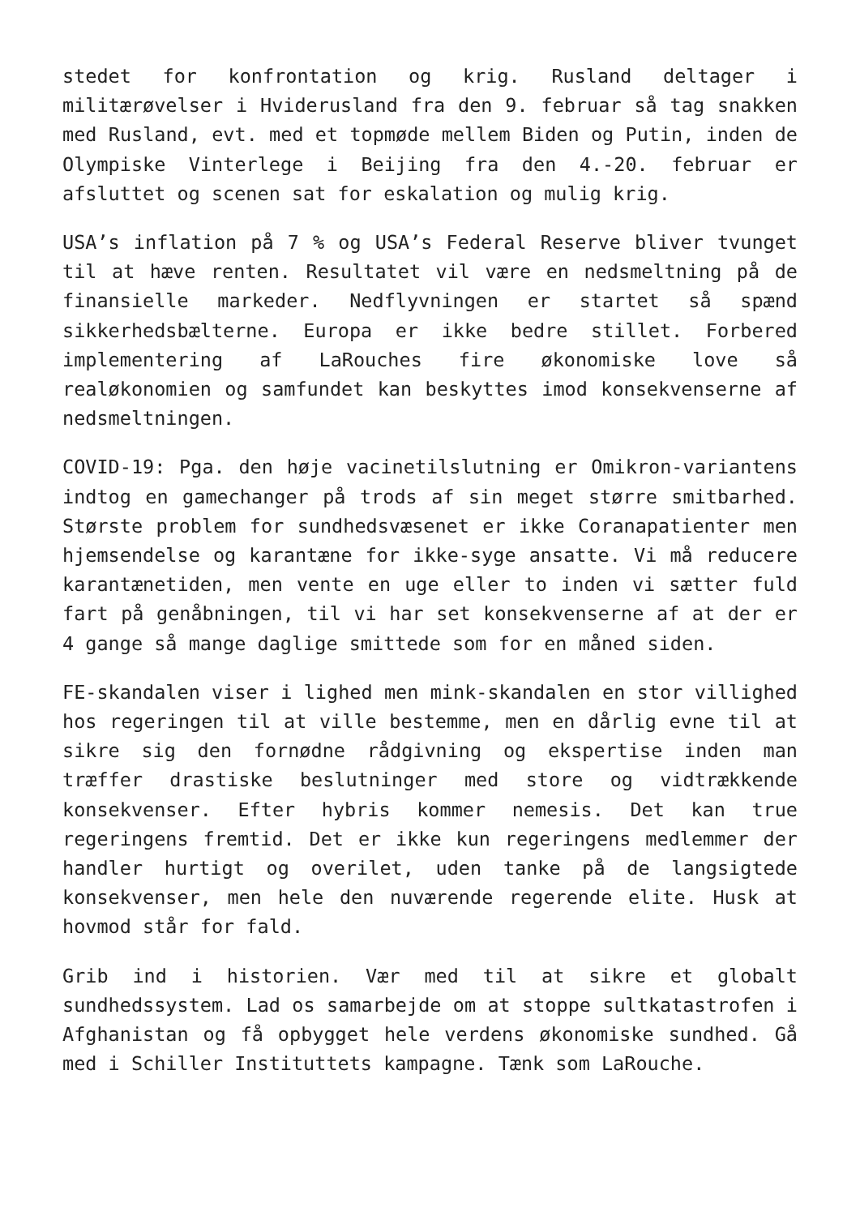stedet for konfrontation og krig. Rusland deltager i militærøvelser i Hviderusland fra den 9. februar så tag snakken med Rusland, evt. med et topmøde mellem Biden og Putin, inden de Olympiske Vinterlege i Beijing fra den 4.-20. februar er afsluttet og scenen sat for eskalation og mulig krig.
USA’s inflation på 7 % og USA’s Federal Reserve bliver tvunget til at hæve renten. Resultatet vil være en nedsmeltning på de finansielle markeder. Nedflyvningen er startet så spænd sikkerhedsbælterne. Europa er ikke bedre stillet. Forbered implementering af LaRouches fire økonomiske love så realøkonomien og samfundet kan beskyttes imod konsekvenserne af nedsmeltningen.
COVID-19: Pga. den høje vacinetilslutning er Omikron-variantens indtog en gamechanger på trods af sin meget større smitbarhed. Største problem for sundhedsvæsenet er ikke Coranapatienter men hjemsendelse og karantæne for ikke-syge ansatte. Vi må reducere karantænetiden, men vente en uge eller to inden vi sætter fuld fart på genåbningen, til vi har set konsekvenserne af at der er 4 gange så mange daglige smittede som for en måned siden.
FE-skandalen viser i lighed men mink-skandalen en stor villighed hos regeringen til at ville bestemme, men en dårlig evne til at sikre sig den fornødne rådgivning og ekspertise inden man træffer drastiske beslutninger med store og vidtrækkende konsekvenser. Efter hybris kommer nemesis. Det kan true regeringens fremtid. Det er ikke kun regeringens medlemmer der handler hurtigt og overilet, uden tanke på de langsigtede konsekvenser, men hele den nuværende regerende elite. Husk at hovmod står for fald.
Grib ind i historien. Vær med til at sikre et globalt sundhedssystem. Lad os samarbejde om at stoppe sultkatastrofen i Afghanistan og få opbygget hele verdens økonomiske sundhed. Gå med i Schiller Instituttets kampagne. Tænk som LaRouche.